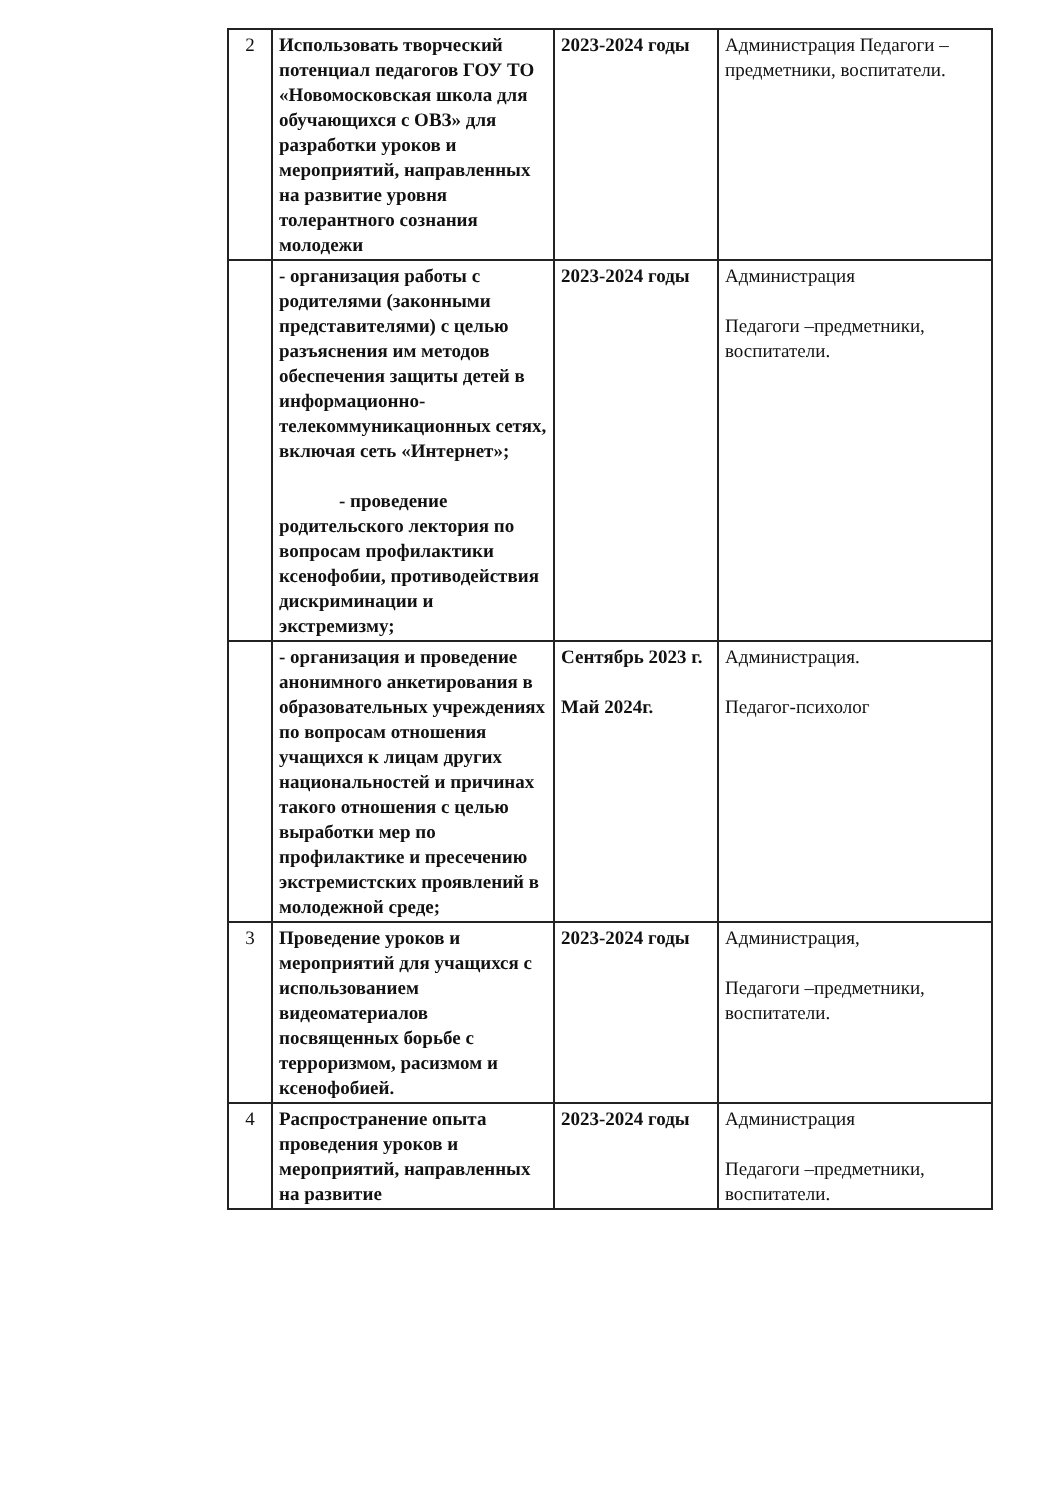| 2 | Использовать творческий потенциал педагогов ГОУ ТО «Новомосковская школа для обучающихся с ОВЗ» для разработки уроков и мероприятий, направленных на развитие уровня толерантного сознания молодежи | 2023-2024 годы | Администрация Педагоги –предметники, воспитатели. |
| | - организация работы с родителями (законными представителями) с целью разъяснения им методов обеспечения защиты детей в информационно-телекоммуникационных сетях, включая сеть «Интернет»; - проведение родительского лектория по вопросам профилактики ксенофобии, противодействия дискриминации и экстремизму; | 2023-2024 годы | Администрация Педагоги –предметники, воспитатели. |
| | - организация и проведение анонимного анкетирования в образовательных учреждениях по вопросам отношения учащихся к лицам других национальностей и причинах такого отношения с целью выработки мер по профилактике и пресечению экстремистских проявлений в молодежной среде; | Сентябрь 2023 г. Май 2024г. | Администрация. Педагог-психолог |
| 3 | Проведение уроков и мероприятий для учащихся с использованием видеоматериалов посвященных борьбе с терроризмом, расизмом и ксенофобией. | 2023-2024 годы | Администрация, Педагоги –предметники, воспитатели. |
| 4 | Распространение опыта проведения уроков и мероприятий, направленных на развитие | 2023-2024 годы | Администрация Педагоги –предметники, воспитатели. |